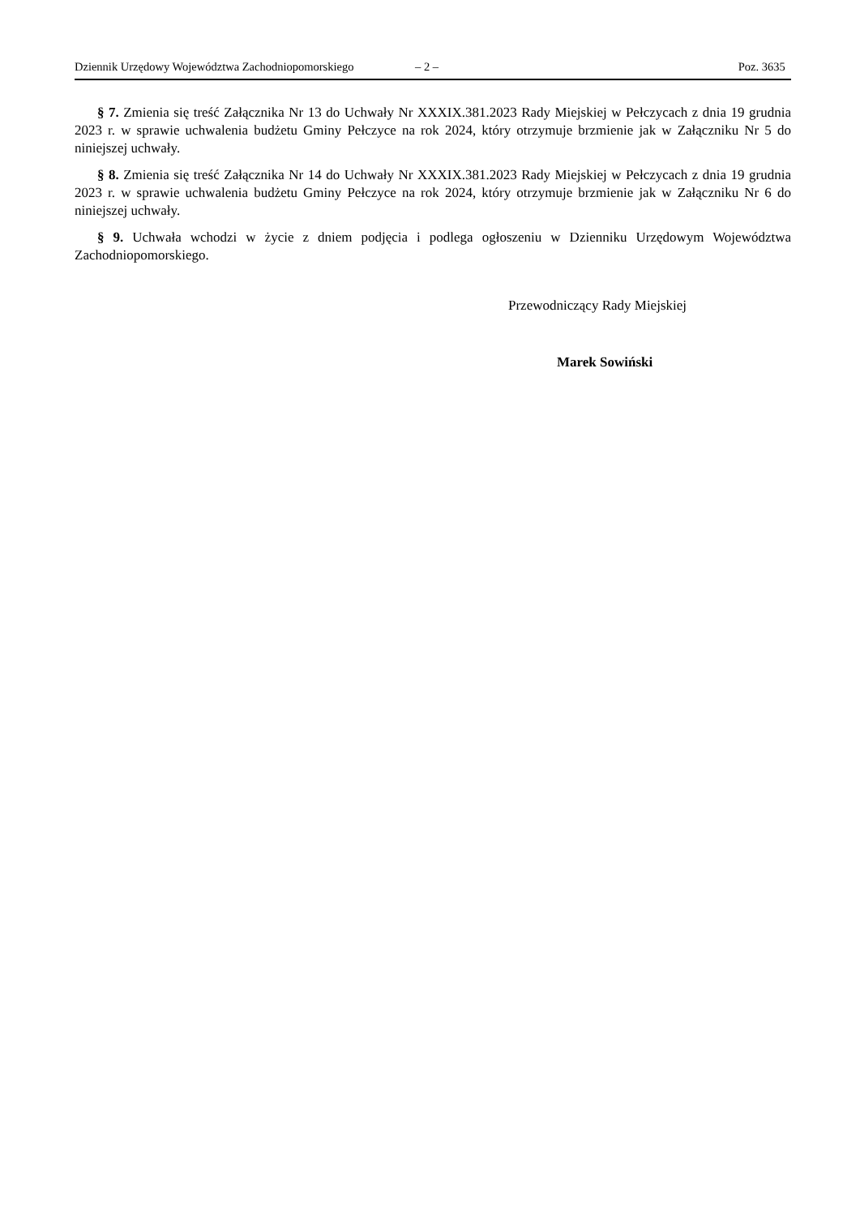Dziennik Urzędowy Województwa Zachodniopomorskiego – 2 – Poz. 3635
§ 7. Zmienia się treść Załącznika Nr 13 do Uchwały Nr XXXIX.381.2023 Rady Miejskiej w Pełczycach z dnia 19 grudnia 2023 r. w sprawie uchwalenia budżetu Gminy Pełczyce na rok 2024, który otrzymuje brzmienie jak w Załączniku Nr 5 do niniejszej uchwały.
§ 8. Zmienia się treść Załącznika Nr 14 do Uchwały Nr XXXIX.381.2023 Rady Miejskiej w Pełczycach z dnia 19 grudnia 2023 r. w sprawie uchwalenia budżetu Gminy Pełczyce na rok 2024, który otrzymuje brzmienie jak w Załączniku Nr 6 do niniejszej uchwały.
§ 9. Uchwała wchodzi w życie z dniem podjęcia i podlega ogłoszeniu w Dzienniku Urzędowym Województwa Zachodniopomorskiego.
Przewodniczący Rady Miejskiej
Marek Sowiński